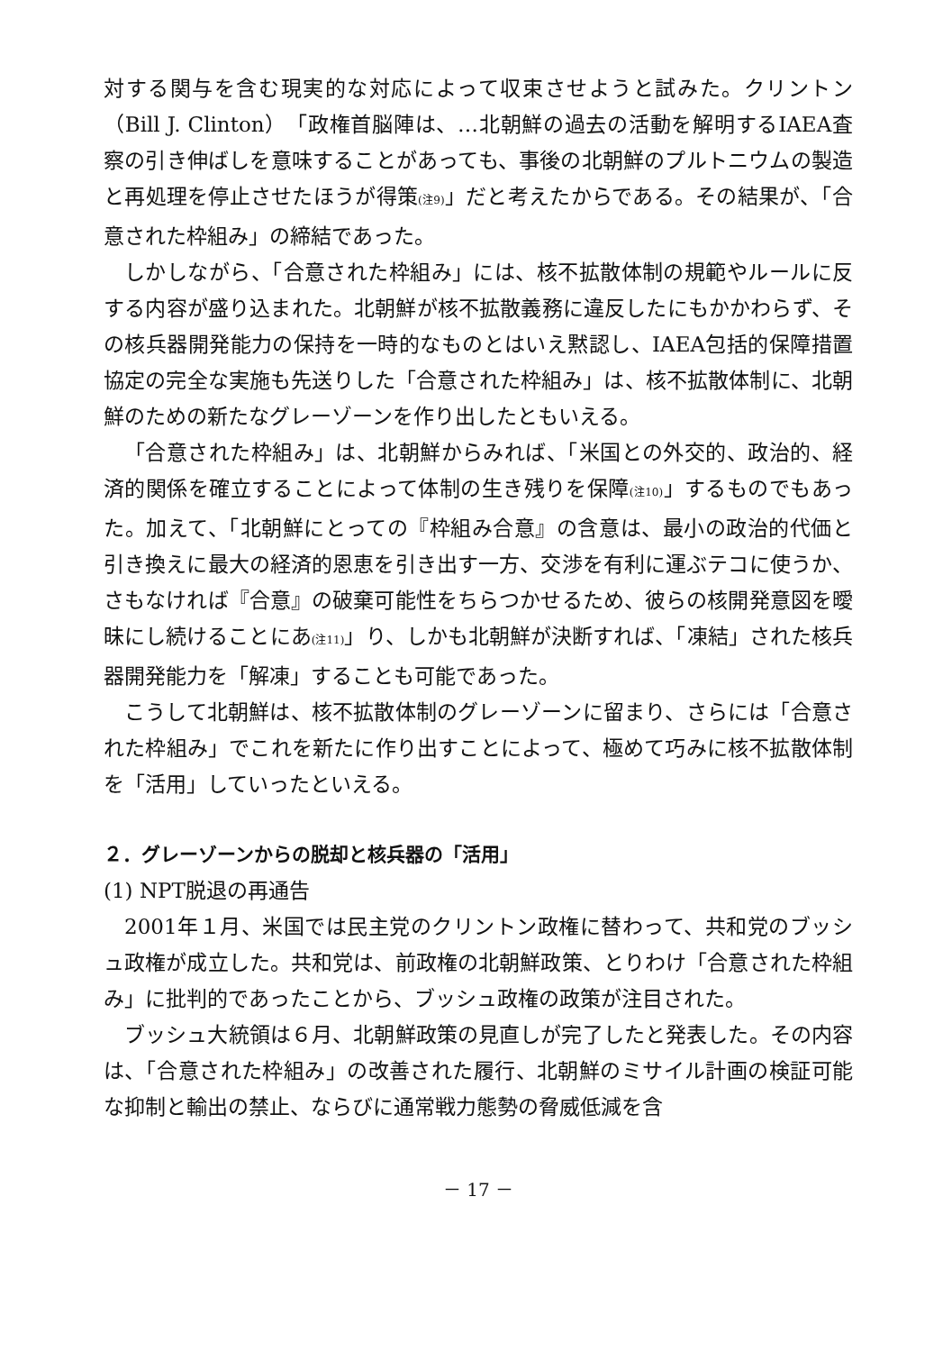対する関与を含む現実的な対応によって収束させようと試みた。クリントン（Bill J. Clinton）「政権首脳陣は、…北朝鮮の過去の活動を解明するIAEA査察の引き伸ばしを意味することがあっても、事後の北朝鮮のプルトニウムの製造と再処理を停止させたほうが得策<sup>(注9)</sup>」だと考えたからである。その結果が、「合意された枠組み」の締結であった。
しかしながら、「合意された枠組み」には、核不拡散体制の規範やルールに反する内容が盛り込まれた。北朝鮮が核不拡散義務に違反したにもかかわらず、その核兵器開発能力の保持を一時的なものとはいえ黙認し、IAEA包括的保障措置協定の完全な実施も先送りした「合意された枠組み」は、核不拡散体制に、北朝鮮のための新たなグレーゾーンを作り出したともいえる。
「合意された枠組み」は、北朝鮮からみれば、「米国との外交的、政治的、経済的関係を確立することによって体制の生き残りを保障<sup>(注10)</sup>」するものでもあった。加えて、「北朝鮮にとっての『枠組み合意』の含意は、最小の政治的代価と引き換えに最大の経済的恩恵を引き出す一方、交渉を有利に運ぶテコに使うか、さもなければ『合意』の破棄可能性をちらつかせるため、彼らの核開発意図を曖昧にし続けることにあ<sup>(注11)</sup>」り、しかも北朝鮮が決断すれば、「凍結」された核兵器開発能力を「解凍」することも可能であった。
こうして北朝鮮は、核不拡散体制のグレーゾーンに留まり、さらには「合意された枠組み」でこれを新たに作り出すことによって、極めて巧みに核不拡散体制を「活用」していったといえる。
２．グレーゾーンからの脱却と核兵器の「活用」
(1) NPT脱退の再通告
2001年１月、米国では民主党のクリントン政権に替わって、共和党のブッシュ政権が成立した。共和党は、前政権の北朝鮮政策、とりわけ「合意された枠組み」に批判的であったことから、ブッシュ政権の政策が注目された。
ブッシュ大統領は６月、北朝鮮政策の見直しが完了したと発表した。その内容は、「合意された枠組み」の改善された履行、北朝鮮のミサイル計画の検証可能な抑制と輸出の禁止、ならびに通常戦力態勢の脅威低減を含
－ 17 －